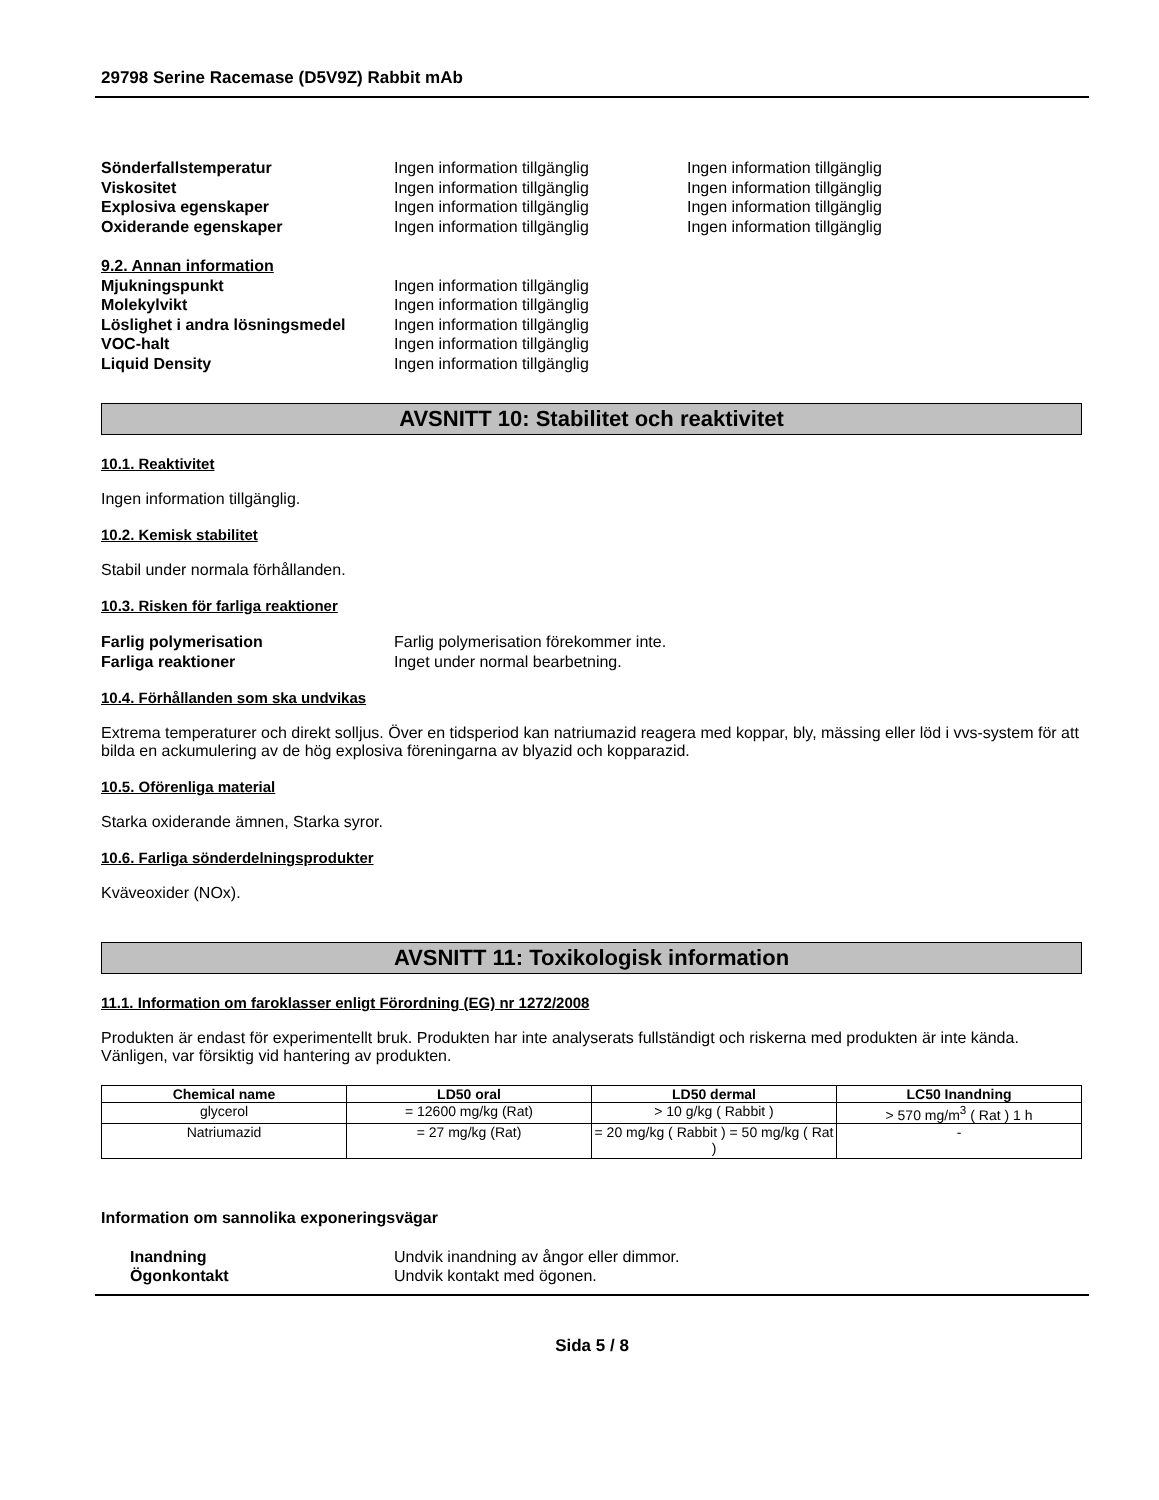29798 Serine Racemase (D5V9Z) Rabbit mAb
Sönderfallstemperatur Ingen information tillgänglig Ingen information tillgänglig
Viskositet Ingen information tillgänglig Ingen information tillgänglig
Explosiva egenskaper Ingen information tillgänglig Ingen information tillgänglig
Oxiderande egenskaper Ingen information tillgänglig Ingen information tillgänglig
9.2. Annan information
Mjukningspunkt Ingen information tillgänglig
Molekylvikt Ingen information tillgänglig
Löslighet i andra lösningsmedel
Ingen information tillgänglig
VOC-halt Ingen information tillgänglig
Liquid Density Ingen information tillgänglig
AVSNITT 10: Stabilitet och reaktivitet
10.1. Reaktivitet
Ingen information tillgänglig.
10.2. Kemisk stabilitet
Stabil under normala förhållanden.
10.3. Risken för farliga reaktioner
Farlig polymerisation Farlig polymerisation förekommer inte.
Farliga reaktioner Inget under normal bearbetning.
10.4. Förhållanden som ska undvikas
Extrema temperaturer och direkt solljus. Över en tidsperiod kan natriumazid reagera med koppar, bly, mässing eller löd i vvs-system för att bilda en ackumulering av de hög explosiva föreningarna av blyazid och kopparazid.
10.5. Oförenliga material
Starka oxiderande ämnen, Starka syror.
10.6. Farliga sönderdelningsprodukter
Kväveoxider (NOx).
AVSNITT 11: Toxikologisk information
11.1. Information om faroklasser enligt Förordning (EG) nr 1272/2008
Produkten är endast för experimentellt bruk. Produkten har inte analyserats fullständigt och riskerna med produkten är inte kända. Vänligen, var försiktig vid hantering av produkten.
| Chemical name | LD50 oral | LD50 dermal | LC50 Inandning |
| --- | --- | --- | --- |
| glycerol | = 12600 mg/kg (Rat) | > 10 g/kg ( Rabbit ) | > 570 mg/m<sup>3</sup> ( Rat ) 1 h |
| Natriumazid | = 27 mg/kg (Rat) | = 20 mg/kg ( Rabbit ) = 50 mg/kg ( Rat ) | - |
Information om sannolika exponeringsvägar
Inandning Undvik inandning av ångor eller dimmor.
Ögonkontakt Undvik kontakt med ögonen.
Sida 5 / 8